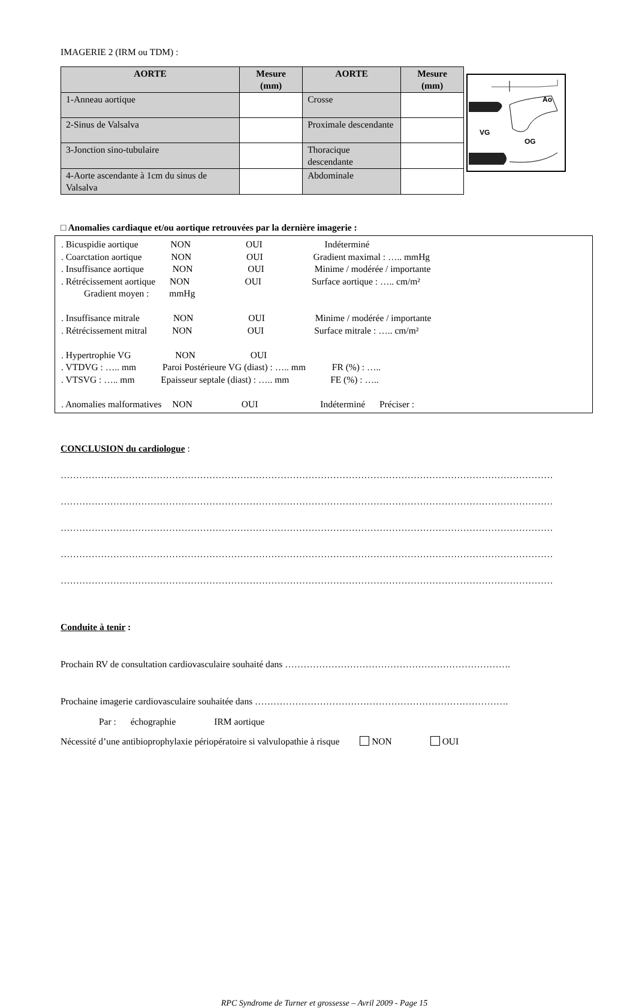IMAGERIE 2 (IRM ou TDM) :
| AORTE | Mesure (mm) | AORTE | Mesure (mm) |
| --- | --- | --- | --- |
| 1-Anneau aortique | | Crosse | |
| 2-Sinus de Valsalva | | Proximale descendante | |
| 3-Jonction sino-tubulaire | | Thoracique descendante | |
| 4-Aorte ascendante à 1cm du sinus de Valsalva | | Abdominale | |
Ao
VG
OG
□ Anomalies cardiaque et/ou aortique retrouvées par la dernière imagerie :
. Bicuspidie aortique NON OUI Indéterminé
. Coarctation aortique NON OUI Gradient maximal : ….. mmHg
. Insuffisance aortique NON OUI Minime / modérée / importante
. Rétrécissement aortique NON OUI Surface aortique : ….. cm/m²
Gradient moyen : mmHg
. Insuffisance mitrale NON OUI Minime / modérée / importante
. Rétrécissement mitral NON OUI Surface mitrale : ….. cm/m²
. Hypertrophie VG NON OUI
. VTDVG : ….. mm Paroi Postérieure VG (diast) : ….. mm FR (%) : …..
. VTSVG : ….. mm Epaisseur septale (diast) : ….. mm FE (%) : …..
. Anomalies malformatives NON OUI Indéterminé Préciser :
CONCLUSION du cardiologue :
……………………………………………………………………………………………………………………………………………
……………………………………………………………………………………………………………………………………………
……………………………………………………………………………………………………………………………………………
……………………………………………………………………………………………………………………………………………
……………………………………………………………………………………………………………………………………………
Conduite à tenir :
Prochain RV de consultation cardiovasculaire souhaité dans ……………………………………………………………….
Prochaine imagerie cardiovasculaire souhaitée dans ……………………………………………………………………….
Par : échographie IRM aortique
Nécessité d’une antibioprophylaxie périopératoire si valvulopathie à risque NON OUI
RPC Syndrome de Turner et grossesse – Avril 2009 - Page 15